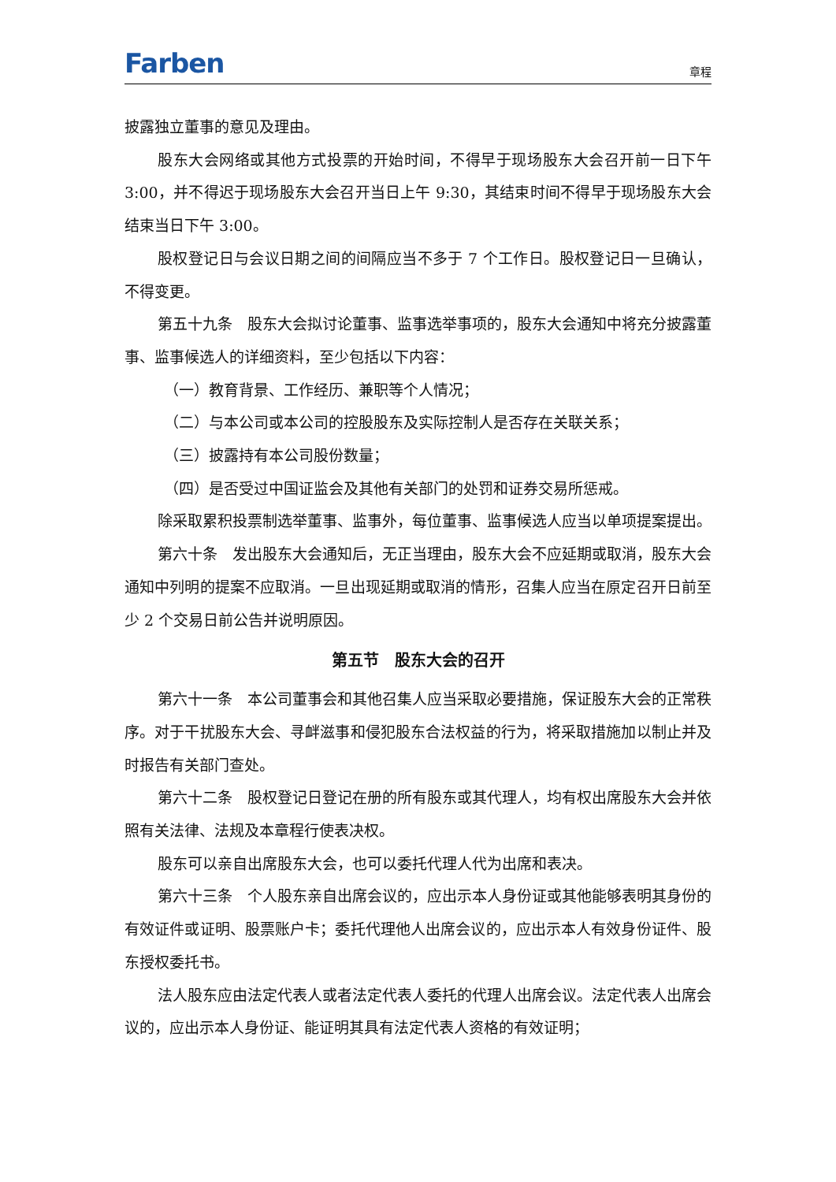Farben
章程
披露独立董事的意见及理由。
股东大会网络或其他方式投票的开始时间，不得早于现场股东大会召开前一日下午 3:00，并不得迟于现场股东大会召开当日上午 9:30，其结束时间不得早于现场股东大会结束当日下午 3:00。
股权登记日与会议日期之间的间隔应当不多于 7 个工作日。股权登记日一旦确认，不得变更。
第五十九条　股东大会拟讨论董事、监事选举事项的，股东大会通知中将充分披露董事、监事候选人的详细资料，至少包括以下内容：
（一）教育背景、工作经历、兼职等个人情况；
（二）与本公司或本公司的控股股东及实际控制人是否存在关联关系；
（三）披露持有本公司股份数量；
（四）是否受过中国证监会及其他有关部门的处罚和证券交易所惩戒。
除采取累积投票制选举董事、监事外，每位董事、监事候选人应当以单项提案提出。
第六十条　发出股东大会通知后，无正当理由，股东大会不应延期或取消，股东大会通知中列明的提案不应取消。一旦出现延期或取消的情形，召集人应当在原定召开日前至少 2 个交易日前公告并说明原因。
第五节　股东大会的召开
第六十一条　本公司董事会和其他召集人应当采取必要措施，保证股东大会的正常秩序。对于干扰股东大会、寻衅滋事和侵犯股东合法权益的行为，将采取措施加以制止并及时报告有关部门查处。
第六十二条　股权登记日登记在册的所有股东或其代理人，均有权出席股东大会并依照有关法律、法规及本章程行使表决权。
股东可以亲自出席股东大会，也可以委托代理人代为出席和表决。
第六十三条　个人股东亲自出席会议的，应出示本人身份证或其他能够表明其身份的有效证件或证明、股票账户卡；委托代理他人出席会议的，应出示本人有效身份证件、股东授权委托书。
法人股东应由法定代表人或者法定代表人委托的代理人出席会议。法定代表人出席会议的，应出示本人身份证、能证明其具有法定代表人资格的有效证明；